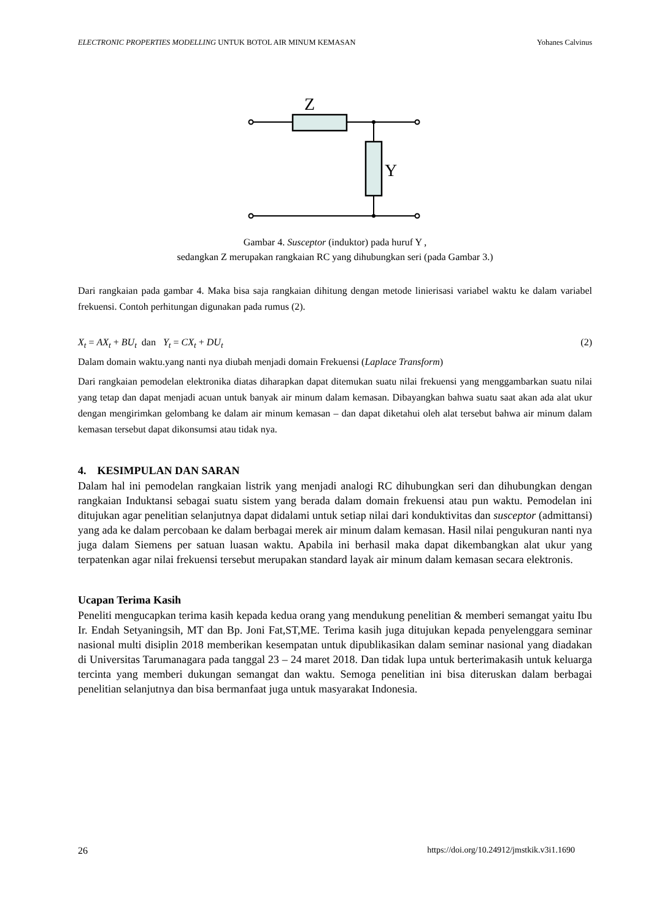ELECTRONIC PROPERTIES MODELLING UNTUK BOTOL AIR MINUM KEMASAN Yohanes Calvinus
Z
Y
Gambar 4. Susceptor (induktor) pada huruf Y ,
sedangkan Z merupakan rangkaian RC yang dihubungkan seri (pada Gambar 3.)
Dari rangkaian pada gambar 4. Maka bisa saja rangkaian dihitung dengan metode linierisasi variabel waktu ke dalam variabel frekuensi. Contoh perhitungan digunakan pada rumus (2).
X<sub>t</sub> = AX<sub>t</sub> + BU<sub>t</sub> dan Y<sub>t</sub> = CX<sub>t</sub> + DU<sub>t</sub> (2)
Dalam domain waktu.yang nanti nya diubah menjadi domain Frekuensi (Laplace Transform)
Dari rangkaian pemodelan elektronika diatas diharapkan dapat ditemukan suatu nilai frekuensi yang menggambarkan suatu nilai yang tetap dan dapat menjadi acuan untuk banyak air minum dalam kemasan. Dibayangkan bahwa suatu saat akan ada alat ukur dengan mengirimkan gelombang ke dalam air minum kemasan – dan dapat diketahui oleh alat tersebut bahwa air minum dalam kemasan tersebut dapat dikonsumsi atau tidak nya.
4. KESIMPULAN DAN SARAN
Dalam hal ini pemodelan rangkaian listrik yang menjadi analogi RC dihubungkan seri dan dihubungkan dengan rangkaian Induktansi sebagai suatu sistem yang berada dalam domain frekuensi atau pun waktu. Pemodelan ini ditujukan agar penelitian selanjutnya dapat didalami untuk setiap nilai dari konduktivitas dan susceptor (admittansi) yang ada ke dalam percobaan ke dalam berbagai merek air minum dalam kemasan. Hasil nilai pengukuran nanti nya juga dalam Siemens per satuan luasan waktu. Apabila ini berhasil maka dapat dikembangkan alat ukur yang terpatenkan agar nilai frekuensi tersebut merupakan standard layak air minum dalam kemasan secara elektronis.
Ucapan Terima Kasih
Peneliti mengucapkan terima kasih kepada kedua orang yang mendukung penelitian & memberi semangat yaitu Ibu Ir. Endah Setyaningsih, MT dan Bp. Joni Fat,ST,ME. Terima kasih juga ditujukan kepada penyelenggara seminar nasional multi disiplin 2018 memberikan kesempatan untuk dipublikasikan dalam seminar nasional yang diadakan di Universitas Tarumanagara pada tanggal 23 – 24 maret 2018. Dan tidak lupa untuk berterimakasih untuk keluarga tercinta yang memberi dukungan semangat dan waktu. Semoga penelitian ini bisa diteruskan dalam berbagai penelitian selanjutnya dan bisa bermanfaat juga untuk masyarakat Indonesia.
26 https://doi.org/10.24912/jmstkik.v3i1.1690